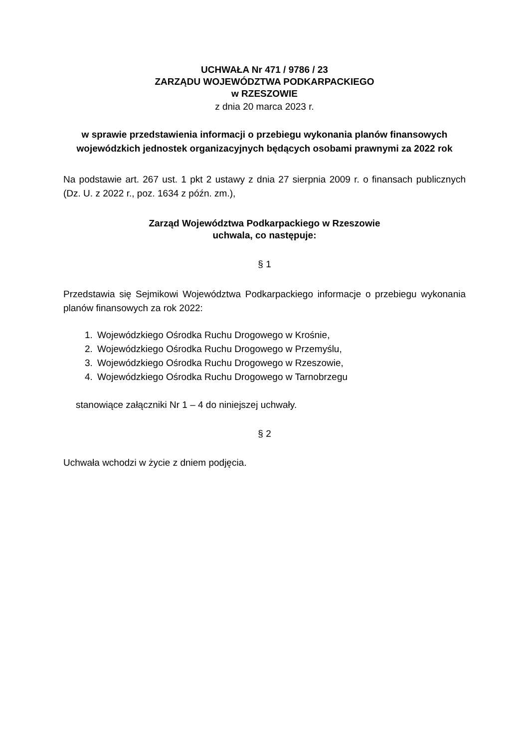UCHWAŁA Nr 471 / 9786 / 23
ZARZĄDU WOJEWÓDZTWA PODKARPACKIEGO
w RZESZOWIE
z dnia 20 marca 2023 r.
w sprawie przedstawienia informacji o przebiegu wykonania planów finansowych wojewódzkich jednostek organizacyjnych będących osobami prawnymi za 2022 rok
Na podstawie art. 267 ust. 1 pkt 2 ustawy z dnia 27 sierpnia 2009 r. o finansach publicznych (Dz. U. z 2022 r., poz. 1634 z późn. zm.),
Zarząd Województwa Podkarpackiego w Rzeszowie
uchwala, co następuje:
§ 1
Przedstawia się Sejmikowi Województwa Podkarpackiego informacje o przebiegu wykonania planów finansowych za rok 2022:
1. Wojewódzkiego Ośrodka Ruchu Drogowego w Krośnie,
2. Wojewódzkiego Ośrodka Ruchu Drogowego w Przemyślu,
3. Wojewódzkiego Ośrodka Ruchu Drogowego w Rzeszowie,
4. Wojewódzkiego Ośrodka Ruchu Drogowego w Tarnobrzegu
stanowiące załączniki Nr 1 – 4 do niniejszej uchwały.
§ 2
Uchwała wchodzi w życie z dniem podjęcia.